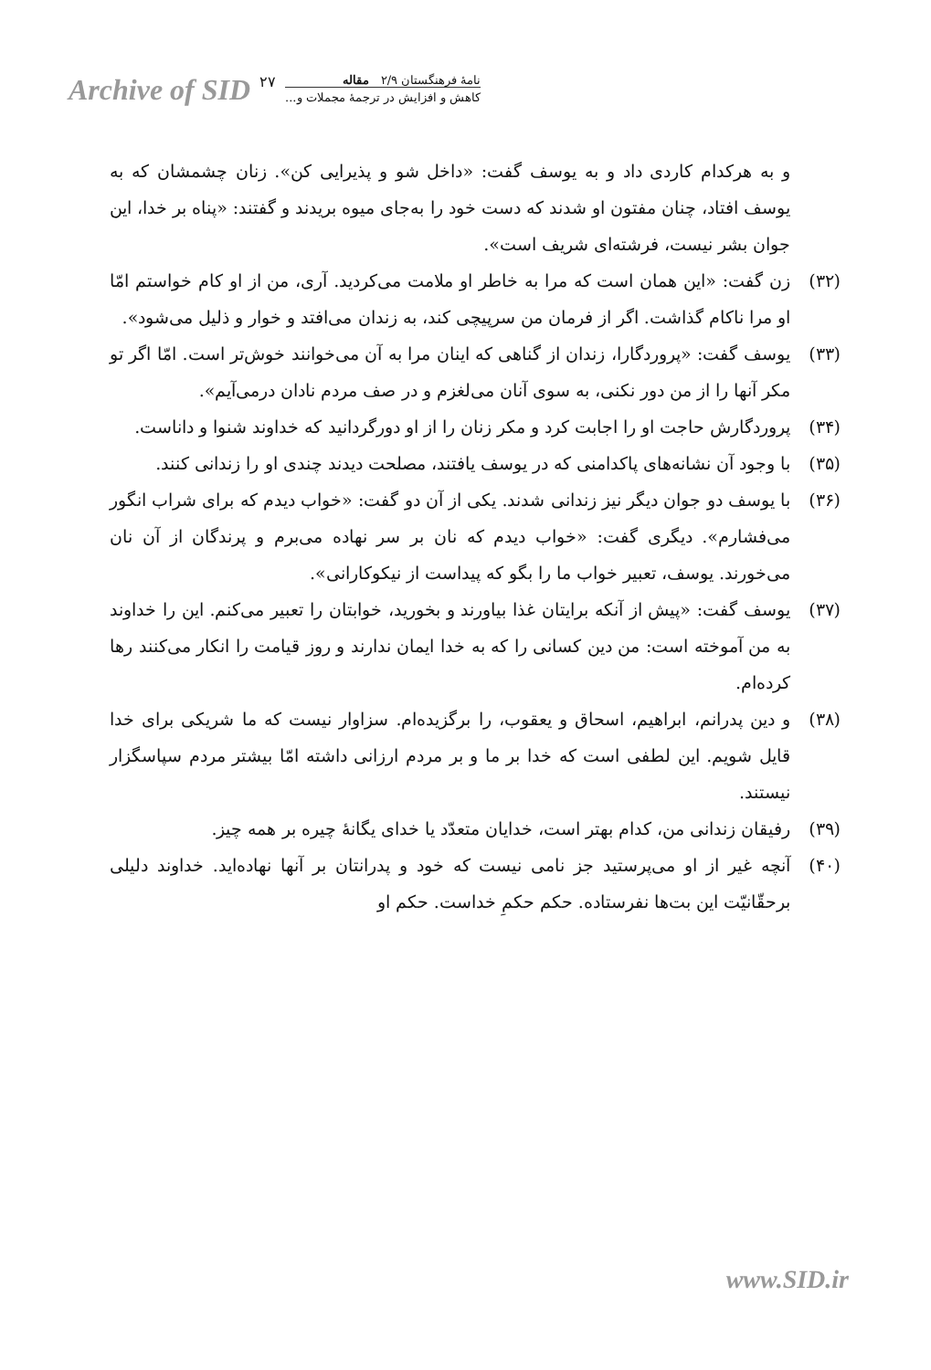Archive of SID ۲۷
نامهٔ فرهنگستان ۲/۹ مقاله
کاهش و افزایش در ترجمهٔ مجملات و...
و به هرکدام کاردی داد و به یوسف گفت: «داخل شو و پذیرایی کن». زنان چشمشان که به یوسف افتاد، چنان مفتون او شدند که دست خود را به‌جای میوه بریدند و گفتند: «پناه بر خدا، این جوان بشر نیست، فرشته‌ای شریف است».
(۳۲) زن گفت: «این همان است که مرا به خاطر او ملامت می‌کردید. آری، من از او کام خواستم امّا او مرا ناکام گذاشت. اگر از فرمان من سرپیچی کند، به زندان می‌افتد و خوار و ذلیل می‌شود».
(۳۳) یوسف گفت: «پروردگارا، زندان از گناهی که اینان مرا به آن می‌خوانند خوش‌تر است. امّا اگر تو مکر آنها را از من دور نکنی، به سوی آنان می‌لغزم و در صف مردم نادان درمی‌آیم».
(۳۴) پروردگارش حاجت او را اجابت کرد و مکر زنان را از او دورگردانید که خداوند شنوا و داناست.
(۳۵) با وجود آن نشانه‌های پاکدامنی که در یوسف یافتند، مصلحت دیدند چندی او را زندانی کنند.
(۳۶) با یوسف دو جوان دیگر نیز زندانی شدند. یکی از آن دو گفت: «خواب دیدم که برای شراب انگور می‌فشارم». دیگری گفت: «خواب دیدم که نان بر سر نهاده می‌برم و پرندگان از آن نان می‌خورند. یوسف، تعبیر خواب ما را بگو که پیداست از نیکوکارانی».
(۳۷) یوسف گفت: «پیش از آنکه برایتان غذا بیاورند و بخورید، خوابتان را تعبیر می‌کنم. این را خداوند به من آموخته است: من دین کسانی را که به خدا ایمان ندارند و روز قیامت را انکار می‌کنند رها کرده‌ام.
(۳۸) و دین پدرانم، ابراهیم، اسحاق و یعقوب، را برگزیده‌ام. سزاوار نیست که ما شریکی برای خدا قایل شویم. این لطفی است که خدا بر ما و بر مردم ارزانی داشته امّا بیشتر مردم سپاسگزار نیستند.
(۳۹) رفیقان زندانی من، کدام بهتر است، خدایان متعدّد یا خدای یگانهٔ چیره بر همه چیز.
(۴۰) آنچه غیر از او می‌پرستید جز نامی نیست که خود و پدرانتان بر آنها نهاده‌اید. خداوند دلیلی برحقّانیّت این بت‌ها نفرستاده. حکم حکمِ خداست. حکم او
www.SID.ir